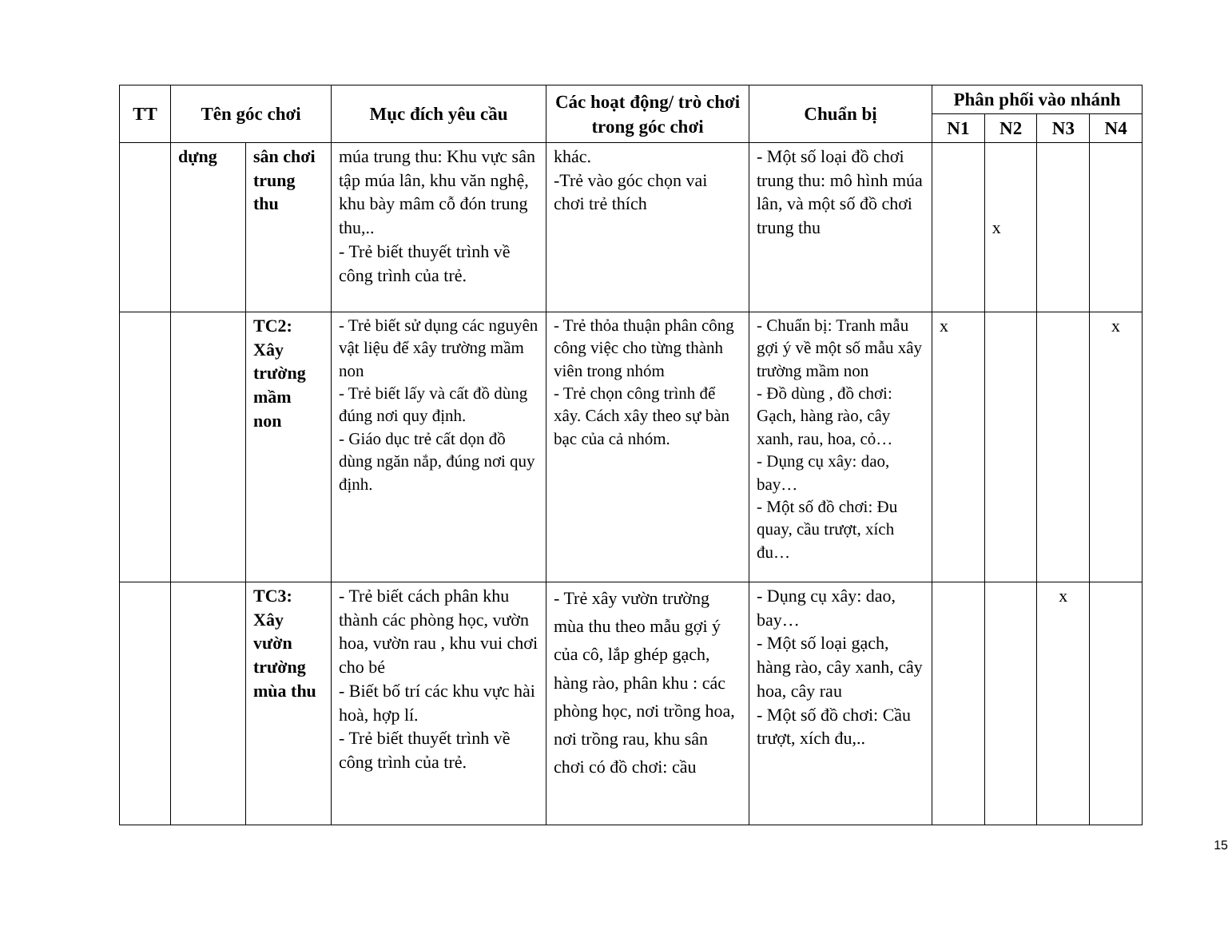| TT | Tên góc chơi | | Mục đích yêu cầu | Các hoạt động/ trò chơi trong góc chơi | Chuẩn bị | Phân phối vào nhánh | | | |
| --- | --- | --- | --- | --- | --- | --- | --- | --- | --- |
| | | | | | | N1 | N2 | N3 | N4 |
| | dựng | sân chơi trung thu | múa trung thu: Khu vực sân tập múa lân, khu văn nghệ, khu bày mâm cỗ đón trung thu,.. - Trẻ biết thuyết trình về công trình của trẻ. | khác. -Trẻ vào góc chọn vai chơi trẻ thích | - Một số loại đồ chơi trung thu: mô hình múa lân, và một số đồ chơi trung thu | | x | | |
| | | TC2: Xây trường mầm non | - Trẻ biết sử dụng các nguyên vật liệu để xây trường mầm non - Trẻ biết lấy và cất đồ dùng đúng nơi quy định. - Giáo dục trẻ cất dọn đồ dùng ngăn nắp, đúng nơi quy định. | - Trẻ thỏa thuận phân công công việc cho từng thành viên trong nhóm - Trẻ chọn công trình để xây. Cách xây theo sự bàn bạc của cả nhóm. | - Chuẩn bị: Tranh mẫu gợi ý về một số mẫu xây trường mầm non - Đồ dùng , đồ chơi: Gạch, hàng rào, cây xanh, rau, hoa, cỏ… - Dụng cụ xây: dao, bay… - Một số đồ chơi: Đu quay, cầu trượt, xích đu… | x | | | x |
| | | TC3: Xây vườn trường mùa thu | - Trẻ biết cách phân khu thành các phòng học, vườn hoa, vườn rau , khu vui chơi cho bé - Biết bố trí các khu vực hài hoà, hợp lí. - Trẻ biết thuyết trình về công trình của trẻ. | - Trẻ xây vườn trường mùa thu theo mẫu gợi ý của cô, lắp ghép gạch, hàng rào, phân khu : các phòng học, nơi trồng hoa, nơi trồng rau, khu sân chơi có đồ chơi: cầu | - Dụng cụ xây: dao, bay… - Một số loại gạch, hàng rào, cây xanh, cây hoa, cây rau - Một số đồ chơi: Cầu trượt, xích đu,.. | | | x | |
15